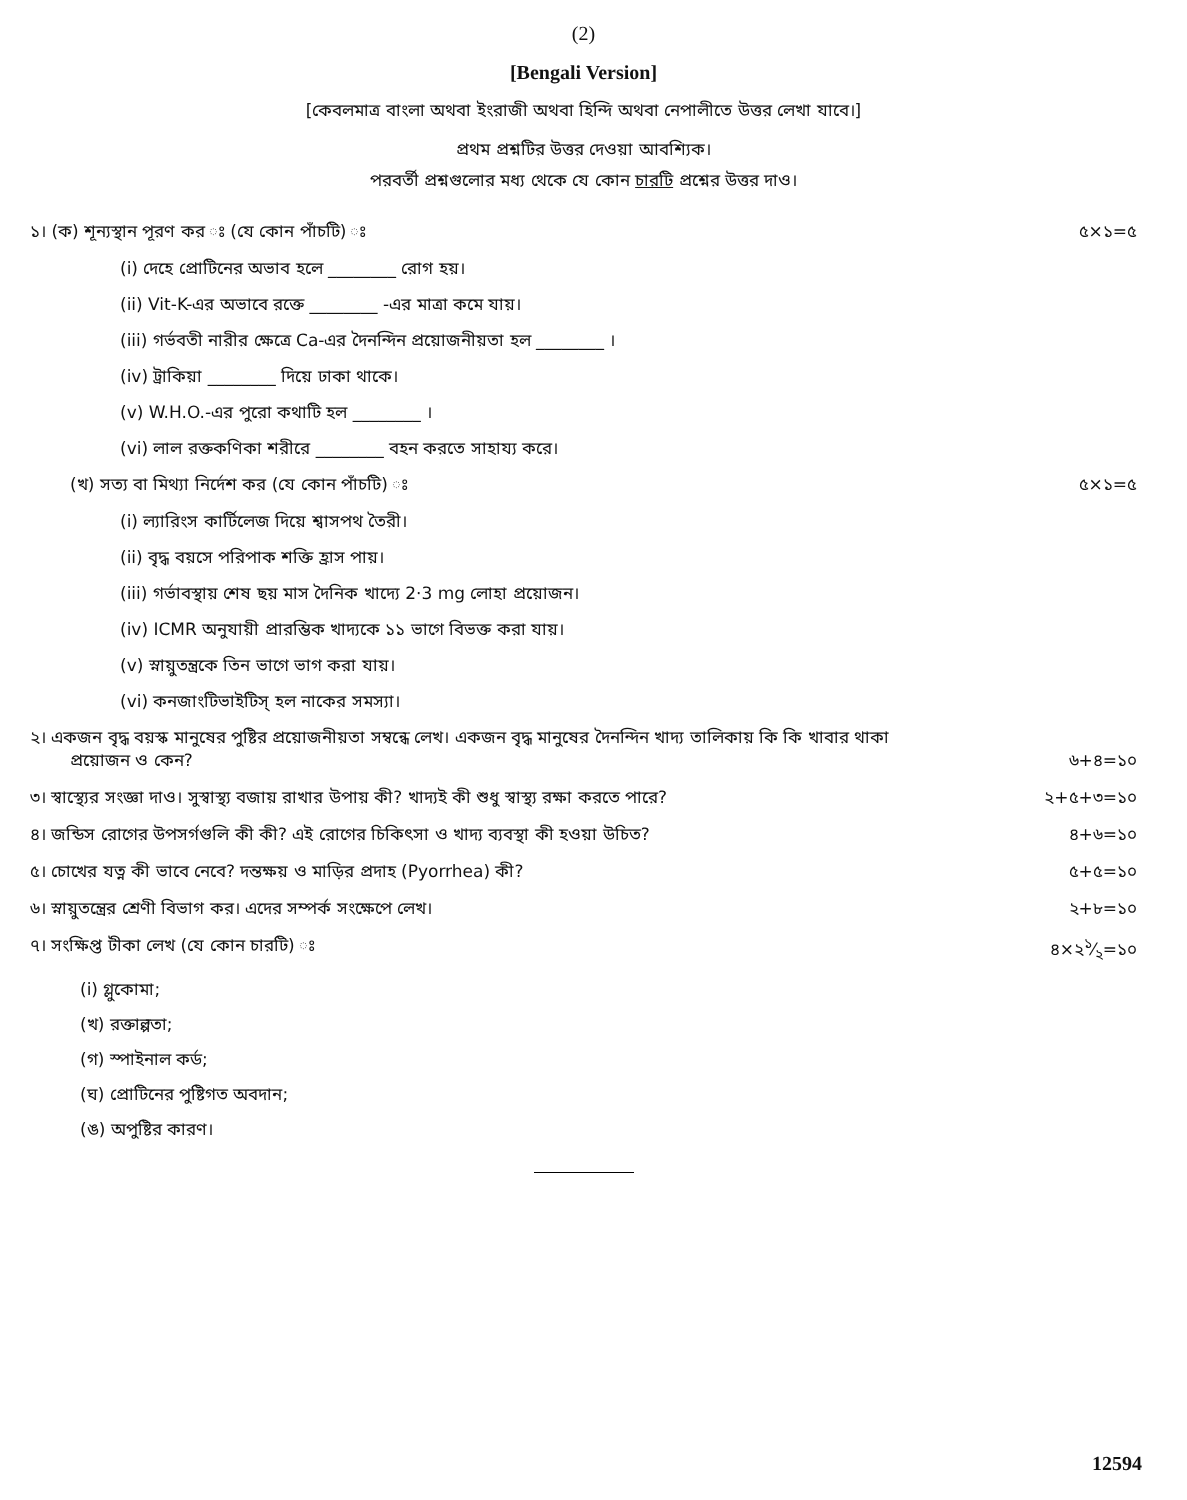(2)
[Bengali Version]
[কেবলমাত্র বাংলা অথবা ইংরাজী অথবা হিন্দি অথবা নেপালীতে উত্তর লেখা যাবে।]
প্রথম প্রশ্নটির উত্তর দেওয়া আবশ্যিক।
পরবর্তী প্রশ্নগুলোর মধ্য থেকে যে কোন চারটি প্রশ্নের উত্তর দাও।
১। (ক) শূন্যস্থান পূরণ কর ঃ (যে কোন পাঁচটি) ঃ ৫×১=৫
(i) দেহে প্রোটিনের অভাব হলে ________ রোগ হয়।
(ii) Vit-K-এর অভাবে রক্তে ________ -এর মাত্রা কমে যায়।
(iii) গর্ভবতী নারীর ক্ষেত্রে Ca-এর দৈনন্দিন প্রয়োজনীয়তা হল ________ ।
(iv) ট্রাকিয়া ________ দিয়ে ঢাকা থাকে।
(v) W.H.O.-এর পুরো কথাটি হল ________ ।
(vi) লাল রক্তকণিকা শরীরে ________ বহন করতে সাহায্য করে।
(খ) সত্য বা মিথ্যা নির্দেশ কর (যে কোন পাঁচটি) ঃ ৫×১=৫
(i) ল্যারিংস কার্টিলেজ দিয়ে শ্বাসপথ তৈরী।
(ii) বৃদ্ধ বয়সে পরিপাক শক্তি হ্রাস পায়।
(iii) গর্ভাবস্থায় শেষ ছয় মাস দৈনিক খাদ্যে 2·3 mg লোহা প্রয়োজন।
(iv) ICMR অনুযায়ী প্রারম্ভিক খাদ্যকে ১১ ভাগে বিভক্ত করা যায়।
(v) স্নায়ুতন্ত্রকে তিন ভাগে ভাগ করা যায়।
(vi) কনজাংটিভাইটিস্ হল নাকের সমস্যা।
২। একজন বৃদ্ধ বয়স্ক মানুষের পুষ্টির প্রয়োজনীয়তা সম্বন্ধে লেখ। একজন বৃদ্ধ মানুষের দৈনন্দিন খাদ্য তালিকায় কি কি খাবার থাকা
প্রয়োজন ও কেন? ৬+৪=১০
৩। স্বাস্থ্যের সংজ্ঞা দাও। সুস্বাস্থ্য বজায় রাখার উপায় কী? খাদ্যই কী শুধু স্বাস্থ্য রক্ষা করতে পারে? ২+৫+৩=১০
৪। জন্ডিস রোগের উপসর্গগুলি কী কী? এই রোগের চিকিৎসা ও খাদ্য ব্যবস্থা কী হওয়া উচিত? ৪+৬=১০
৫। চোখের যত্ন কী ভাবে নেবে? দন্তক্ষয় ও মাড়ির প্রদাহ (Pyorrhea) কী? ৫+৫=১০
৬। স্নায়ুতন্ত্রের শ্রেণী বিভাগ কর। এদের সম্পর্ক সংক্ষেপে লেখ। ২+৮=১০
৭। সংক্ষিপ্ত টীকা লেখ (যে কোন চারটি) ঃ ৪×২১⁄২=১০
(i) গ্লুকোমা;
(খ) রক্তাল্পতা;
(গ) স্পাইনাল কর্ড;
(ঘ) প্রোটিনের পুষ্টিগত অবদান;
(ঙ) অপুষ্টির কারণ।
12594